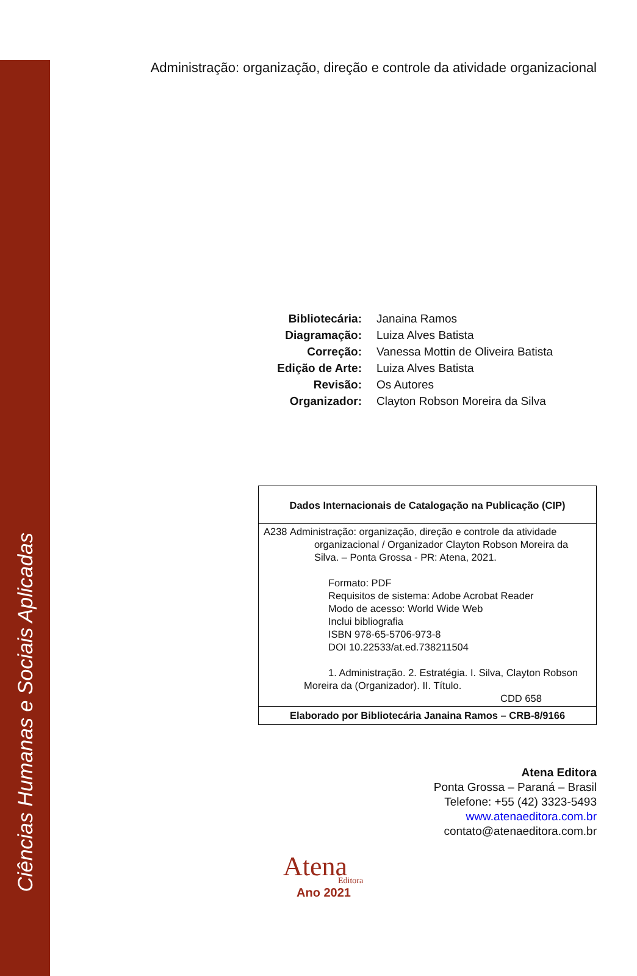Ciências Humanas e Sociais Aplicadas
Administração: organização, direção e controle da atividade organizacional
Bibliotecária: Janaina Ramos
Diagramação: Luiza Alves Batista
Correção: Vanessa Mottin de Oliveira Batista
Edição de Arte: Luiza Alves Batista
Revisão: Os Autores
Organizador: Clayton Robson Moreira da Silva
Dados Internacionais de Catalogação na Publicação (CIP)
A238 Administração: organização, direção e controle da atividade
organizacional / Organizador Clayton Robson Moreira da Silva. – Ponta Grossa - PR: Atena, 2021.
Formato: PDF
Requisitos de sistema: Adobe Acrobat Reader
Modo de acesso: World Wide Web
Inclui bibliografia
ISBN 978-65-5706-973-8
DOI 10.22533/at.ed.738211504
1. Administração. 2. Estratégia. I. Silva, Clayton Robson
Moreira da (Organizador). II. Título.
CDD 658
Elaborado por Bibliotecária Janaina Ramos – CRB-8/9166
Atena Editora
Ponta Grossa – Paraná – Brasil
Telefone: +55 (42) 3323-5493
www.atenaeditora.com.br
contato@atenaeditora.com.br
Atena
Editora
Ano 2021